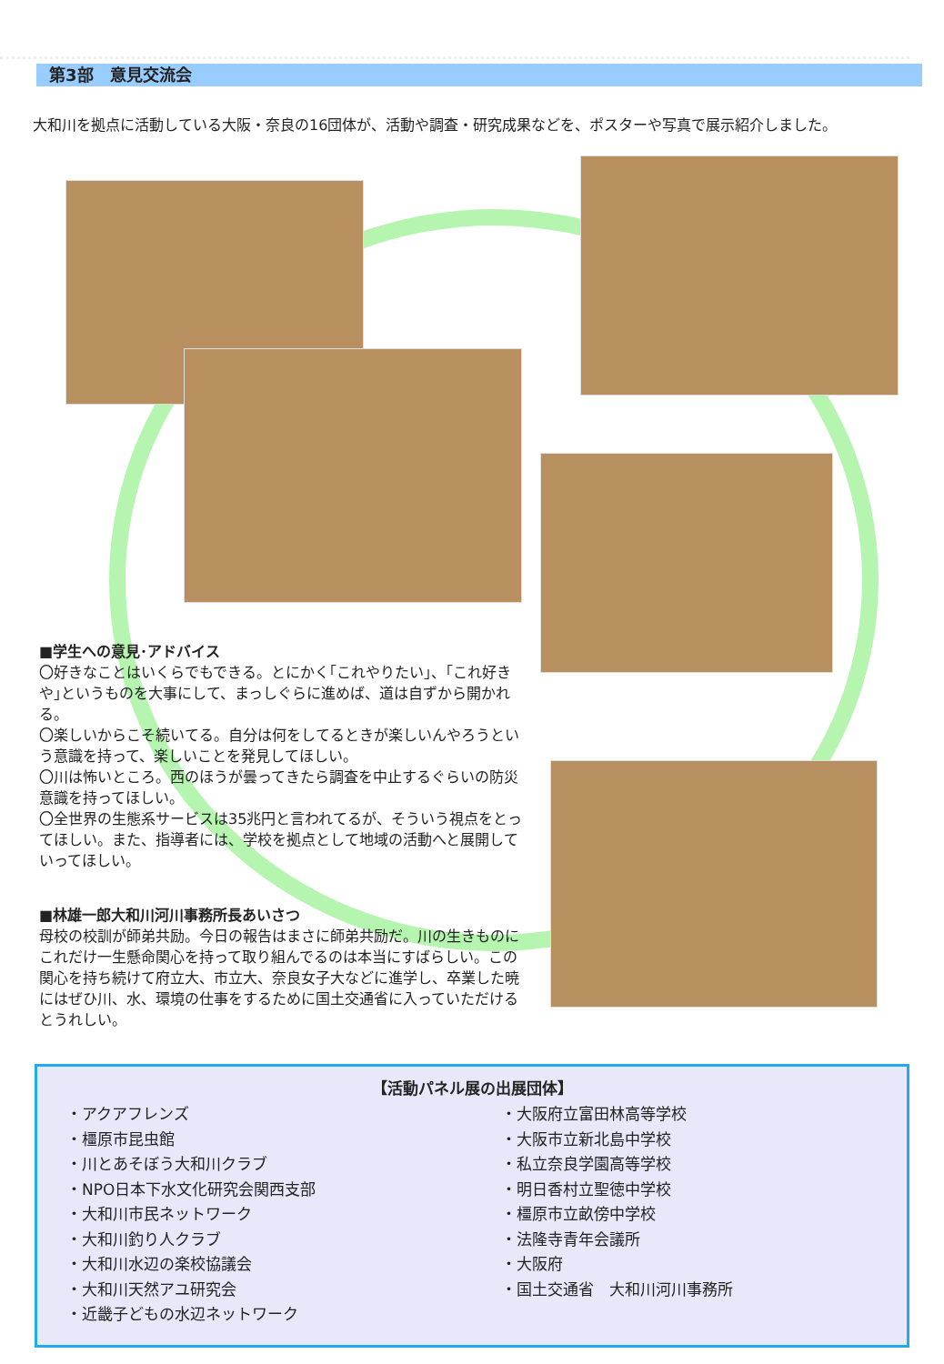第3部　意見交流会
大和川を拠点に活動している大阪・奈良の16団体が、活動や調査・研究成果などを、ポスターや写真で展示紹介しました。
■学生への意見･アドバイス
〇好きなことはいくらでもできる。とにかく｢これやりたい｣、｢これ好きや｣というものを大事にして、まっしぐらに進めば、道は自ずから開かれる。
〇楽しいからこそ続いてる。自分は何をしてるときが楽しいんやろうという意識を持って、楽しいことを発見してほしい。
〇川は怖いところ。西のほうが曇ってきたら調査を中止するぐらいの防災意識を持ってほしい。
〇全世界の生態系サービスは35兆円と言われてるが、そういう視点をとってほしい。また、指導者には、学校を拠点として地域の活動へと展開していってほしい。
■林雄一郎大和川河川事務所長あいさつ
母校の校訓が師弟共励。今日の報告はまさに師弟共励だ。川の生きものにこれだけ一生懸命関心を持って取り組んでるのは本当にすばらしい。この関心を持ち続けて府立大、市立大、奈良女子大などに進学し、卒業した暁にはぜひ川、水、環境の仕事をするために国土交通省に入っていただけるとうれしい。
【活動パネル展の出展団体】
・アクアフレンズ
・橿原市昆虫館
・川とあそぼう大和川クラブ
・NPO日本下水文化研究会関西支部
・大和川市民ネットワーク
・大和川釣り人クラブ
・大和川水辺の楽校協議会
・大和川天然アユ研究会
・近畿子どもの水辺ネットワーク
・大阪府立富田林高等学校
・大阪市立新北島中学校
・私立奈良学園高等学校
・明日香村立聖徳中学校
・橿原市立畝傍中学校
・法隆寺青年会議所
・大阪府
・国土交通省　大和川河川事務所